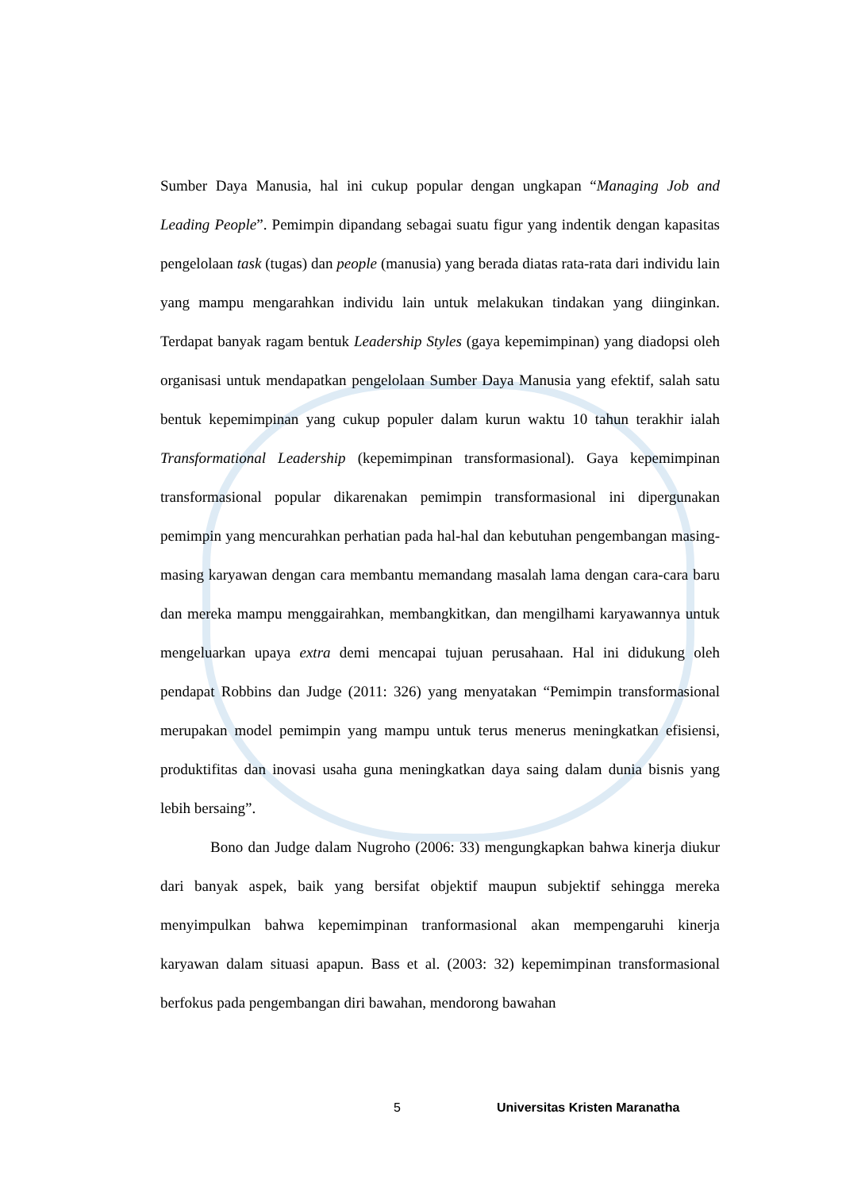Sumber Daya Manusia, hal ini cukup popular dengan ungkapan “Managing Job and Leading People”. Pemimpin dipandang sebagai suatu figur yang indentik dengan kapasitas pengelolaan task (tugas) dan people (manusia) yang berada diatas rata-rata dari individu lain yang mampu mengarahkan individu lain untuk melakukan tindakan yang diinginkan. Terdapat banyak ragam bentuk Leadership Styles (gaya kepemimpinan) yang diadopsi oleh organisasi untuk mendapatkan pengelolaan Sumber Daya Manusia yang efektif, salah satu bentuk kepemimpinan yang cukup populer dalam kurun waktu 10 tahun terakhir ialah Transformational Leadership (kepemimpinan transformasional). Gaya kepemimpinan transformasional popular dikarenakan pemimpin transformasional ini dipergunakan pemimpin yang mencurahkan perhatian pada hal-hal dan kebutuhan pengembangan masing-masing karyawan dengan cara membantu memandang masalah lama dengan cara-cara baru dan mereka mampu menggairahkan, membangkitkan, dan mengilhami karyawannya untuk mengeluarkan upaya extra demi mencapai tujuan perusahaan. Hal ini didukung oleh pendapat Robbins dan Judge (2011: 326) yang menyatakan “Pemimpin transformasional merupakan model pemimpin yang mampu untuk terus menerus meningkatkan efisiensi, produktifitas dan inovasi usaha guna meningkatkan daya saing dalam dunia bisnis yang lebih bersaing”.
Bono dan Judge dalam Nugroho (2006: 33) mengungkapkan bahwa kinerja diukur dari banyak aspek, baik yang bersifat objektif maupun subjektif sehingga mereka menyimpulkan bahwa kepemimpinan tranformasional akan mempengaruhi kinerja karyawan dalam situasi apapun. Bass et al. (2003: 32) kepemimpinan transformasional berfokus pada pengembangan diri bawahan, mendorong bawahan
5 Universitas Kristen Maranatha